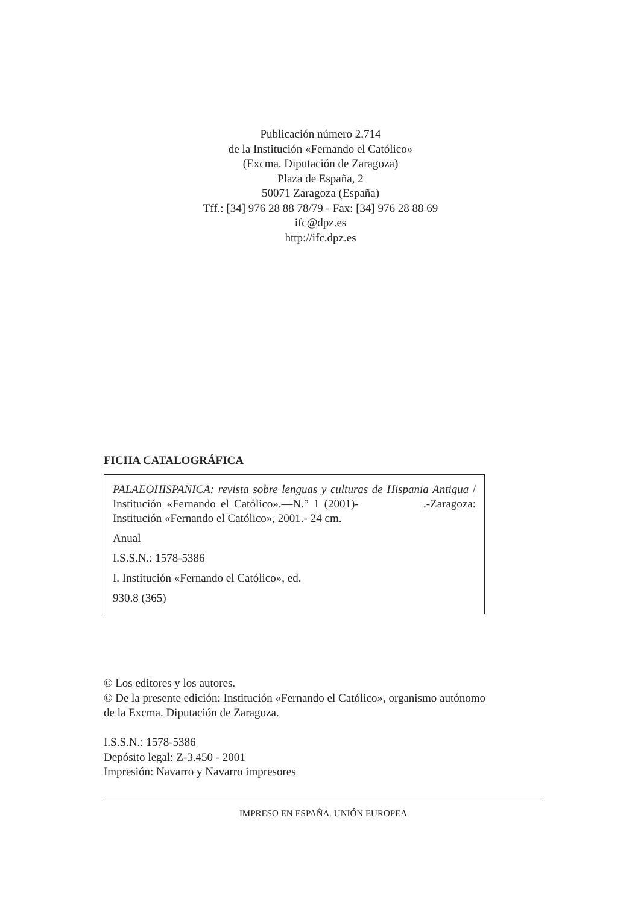Publicación número 2.714
de la Institución «Fernando el Católico»
(Excma. Diputación de Zaragoza)
Plaza de España, 2
50071 Zaragoza (España)
Tff.: [34] 976 28 88 78/79 - Fax: [34] 976 28 88 69
ifc@dpz.es
http://ifc.dpz.es
FICHA CATALOGRÁFICA
PALAEOHISPANICA: revista sobre lenguas y culturas de Hispania Antigua / Institución «Fernando el Católico».—N.° 1 (2001)- .-Zaragoza: Institución «Fernando el Católico», 2001.- 24 cm.
Anual
I.S.S.N.: 1578-5386
I. Institución «Fernando el Católico», ed.
930.8 (365)
© Los editores y los autores.
© De la presente edición: Institución «Fernando el Católico», organismo autónomo
de la Excma. Diputación de Zaragoza.
I.S.S.N.: 1578-5386
Depósito legal: Z-3.450 - 2001
Impresión: Navarro y Navarro impresores
IMPRESO EN ESPAÑA. UNIÓN EUROPEA